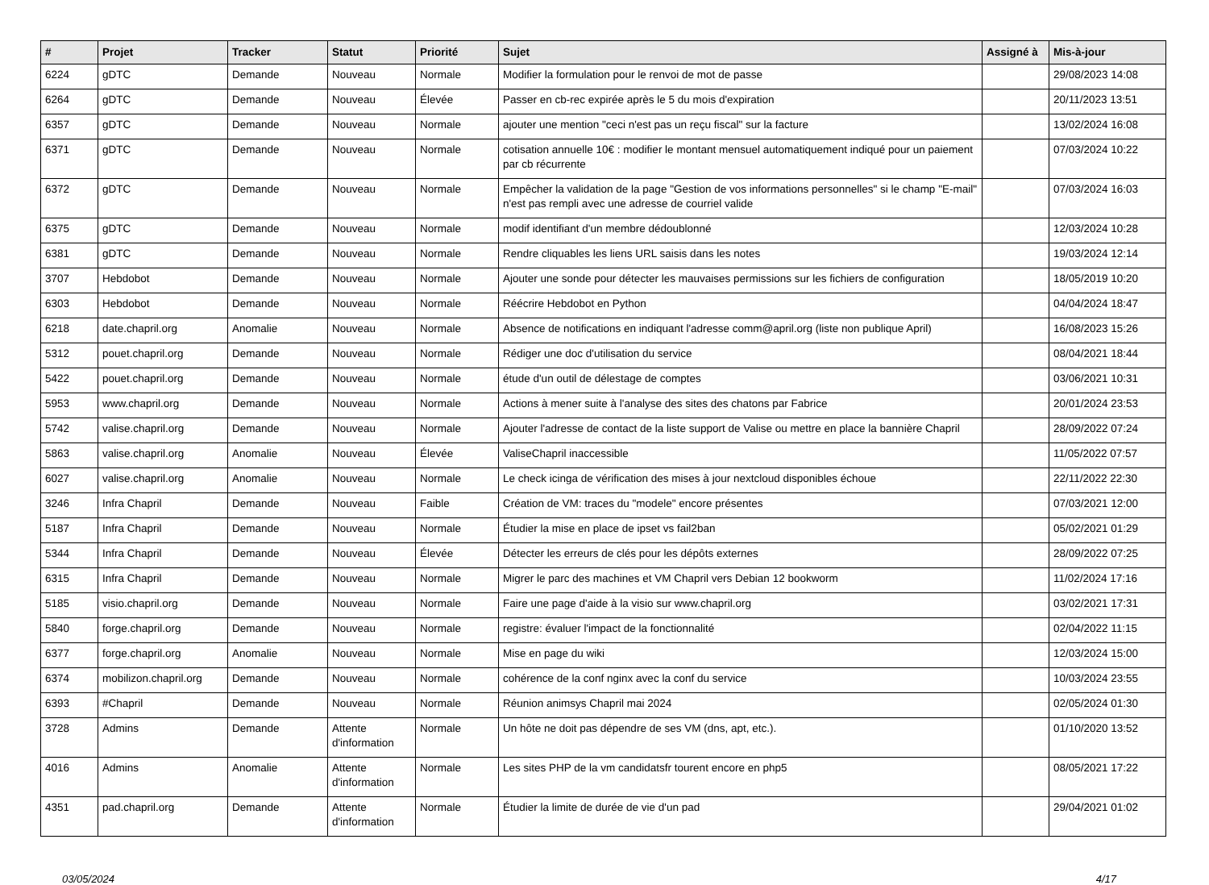| # | Projet | Tracker | Statut | Priorité | Sujet | Assigné à | Mis-à-jour |
| --- | --- | --- | --- | --- | --- | --- | --- |
| 6224 | gDTC | Demande | Nouveau | Normale | Modifier la formulation pour le renvoi de mot de passe | | 29/08/2023 14:08 |
| 6264 | gDTC | Demande | Nouveau | Élevée | Passer en cb-rec expirée après le 5 du mois d'expiration | | 20/11/2023 13:51 |
| 6357 | gDTC | Demande | Nouveau | Normale | ajouter une mention "ceci n'est pas un reçu fiscal" sur la facture | | 13/02/2024 16:08 |
| 6371 | gDTC | Demande | Nouveau | Normale | cotisation annuelle 10€ : modifier le montant mensuel automatiquement indiqué pour un paiement par cb récurrente | | 07/03/2024 10:22 |
| 6372 | gDTC | Demande | Nouveau | Normale | Empêcher la validation de la page "Gestion de vos informations personnelles" si le champ "E-mail" n'est pas rempli avec une adresse de courriel valide | | 07/03/2024 16:03 |
| 6375 | gDTC | Demande | Nouveau | Normale | modif identifiant d'un membre dédoublonné | | 12/03/2024 10:28 |
| 6381 | gDTC | Demande | Nouveau | Normale | Rendre cliquables les liens URL saisis dans les notes | | 19/03/2024 12:14 |
| 3707 | Hebdobot | Demande | Nouveau | Normale | Ajouter une sonde pour détecter les mauvaises permissions sur les fichiers de configuration | | 18/05/2019 10:20 |
| 6303 | Hebdobot | Demande | Nouveau | Normale | Réécrire Hebdobot en Python | | 04/04/2024 18:47 |
| 6218 | date.chapril.org | Anomalie | Nouveau | Normale | Absence de notifications en indiquant l'adresse comm@april.org (liste non publique April) | | 16/08/2023 15:26 |
| 5312 | pouet.chapril.org | Demande | Nouveau | Normale | Rédiger une doc d'utilisation du service | | 08/04/2021 18:44 |
| 5422 | pouet.chapril.org | Demande | Nouveau | Normale | étude d'un outil de délestage de comptes | | 03/06/2021 10:31 |
| 5953 | www.chapril.org | Demande | Nouveau | Normale | Actions à mener suite à l'analyse des sites des chatons par Fabrice | | 20/01/2024 23:53 |
| 5742 | valise.chapril.org | Demande | Nouveau | Normale | Ajouter l'adresse de contact de la liste support de Valise ou mettre en place la bannière Chapril | | 28/09/2022 07:24 |
| 5863 | valise.chapril.org | Anomalie | Nouveau | Élevée | ValiseChapril inaccessible | | 11/05/2022 07:57 |
| 6027 | valise.chapril.org | Anomalie | Nouveau | Normale | Le check icinga de vérification des mises à jour nextcloud disponibles échoue | | 22/11/2022 22:30 |
| 3246 | Infra Chapril | Demande | Nouveau | Faible | Création de VM: traces du "modele" encore présentes | | 07/03/2021 12:00 |
| 5187 | Infra Chapril | Demande | Nouveau | Normale | Étudier la mise en place de ipset vs fail2ban | | 05/02/2021 01:29 |
| 5344 | Infra Chapril | Demande | Nouveau | Élevée | Détecter les erreurs de clés pour les dépôts externes | | 28/09/2022 07:25 |
| 6315 | Infra Chapril | Demande | Nouveau | Normale | Migrer le parc des machines et VM Chapril vers Debian 12 bookworm | | 11/02/2024 17:16 |
| 5185 | visio.chapril.org | Demande | Nouveau | Normale | Faire une page d'aide à la visio sur www.chapril.org | | 03/02/2021 17:31 |
| 5840 | forge.chapril.org | Demande | Nouveau | Normale | registre: évaluer l'impact de la fonctionnalité | | 02/04/2022 11:15 |
| 6377 | forge.chapril.org | Anomalie | Nouveau | Normale | Mise en page du wiki | | 12/03/2024 15:00 |
| 6374 | mobilizon.chapril.org | Demande | Nouveau | Normale | cohérence de la conf nginx avec la conf du service | | 10/03/2024 23:55 |
| 6393 | #Chapril | Demande | Nouveau | Normale | Réunion animsys Chapril mai 2024 | | 02/05/2024 01:30 |
| 3728 | Admins | Demande | Attente d'information | Normale | Un hôte ne doit pas dépendre de ses VM (dns, apt, etc.). | | 01/10/2020 13:52 |
| 4016 | Admins | Anomalie | Attente d'information | Normale | Les sites PHP de la vm candidatsfr tourent encore en php5 | | 08/05/2021 17:22 |
| 4351 | pad.chapril.org | Demande | Attente d'information | Normale | Étudier la limite de durée de vie d'un pad | | 29/04/2021 01:02 |
03/05/2024 4/17